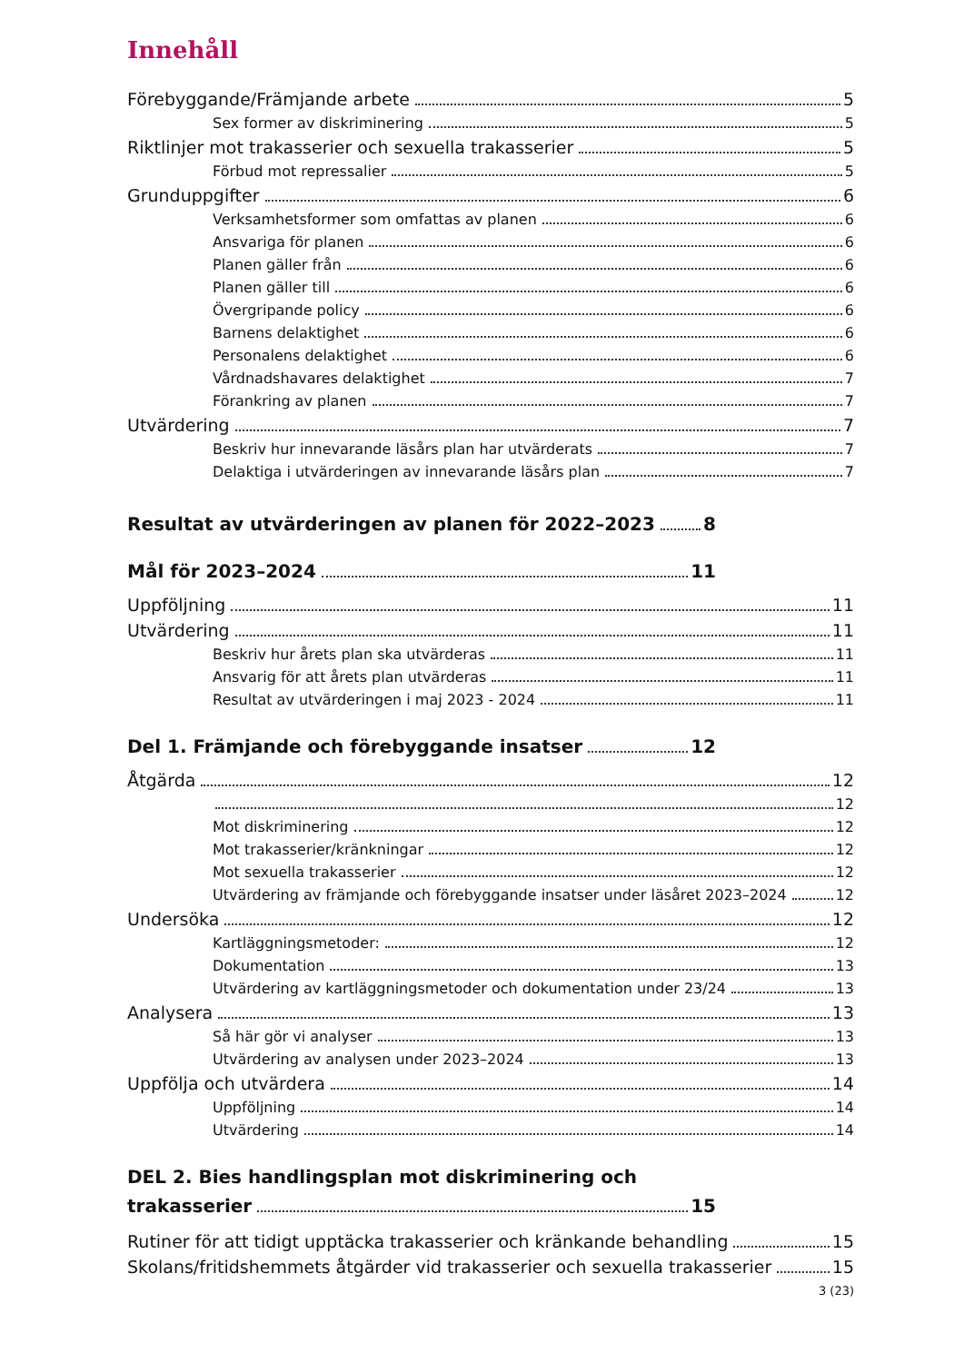Innehåll
Förebyggande/Främjande arbete 5
Sex former av diskriminering 5
Riktlinjer mot trakasserier och sexuella trakasserier 5
Förbud mot repressalier 5
Grunduppgifter 6
Verksamhetsformer som omfattas av planen 6
Ansvariga för planen 6
Planen gäller från 6
Planen gäller till 6
Övergripande policy 6
Barnens delaktighet 6
Personalens delaktighet 6
Vårdnadshavares delaktighet 7
Förankring av planen 7
Utvärdering 7
Beskriv hur innevarande läsårs plan har utvärderats 7
Delaktiga i utvärderingen av innevarande läsårs plan 7
Resultat av utvärderingen av planen för 2022–2023 8
Mål för 2023–2024 11
Uppföljning 11
Utvärdering 11
Beskriv hur årets plan ska utvärderas 11
Ansvarig för att årets plan utvärderas 11
Resultat av utvärderingen i maj 2023 - 2024 11
Del 1. Främjande och förebyggande insatser 12
Åtgärda 12
12
Mot diskriminering 12
Mot trakasserier/kränkningar 12
Mot sexuella trakasserier 12
Utvärdering av främjande och förebyggande insatser under läsåret 2023–2024 12
Undersöka 12
Kartläggningsmetoder: 12
Dokumentation 13
Utvärdering av kartläggningsmetoder och dokumentation under 23/24 13
Analysera 13
Så här gör vi analyser 13
Utvärdering av analysen under 2023–2024 13
Uppfölja och utvärdera 14
Uppföljning 14
Utvärdering 14
DEL 2. Bies handlingsplan mot diskriminering och
trakasserier 15
Rutiner för att tidigt upptäcka trakasserier och kränkande behandling 15
Skolans/fritidshemmets åtgärder vid trakasserier och sexuella trakasserier 15
3 (23)